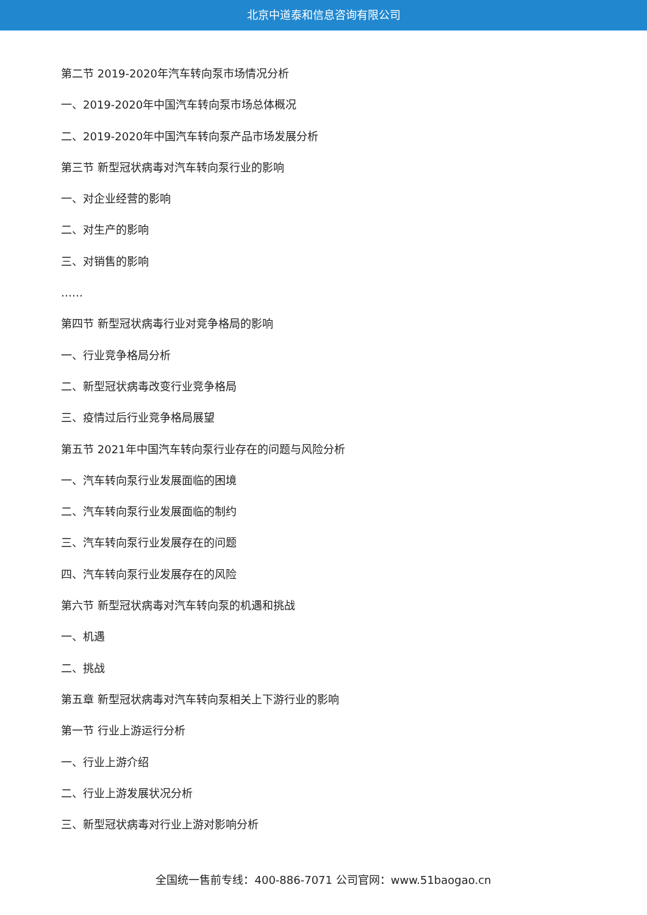北京中道泰和信息咨询有限公司
第二节 2019-2020年汽车转向泵市场情况分析
一、2019-2020年中国汽车转向泵市场总体概况
二、2019-2020年中国汽车转向泵产品市场发展分析
第三节 新型冠状病毒对汽车转向泵行业的影响
一、对企业经营的影响
二、对生产的影响
三、对销售的影响
……
第四节 新型冠状病毒行业对竞争格局的影响
一、行业竞争格局分析
二、新型冠状病毒改变行业竞争格局
三、疫情过后行业竞争格局展望
第五节 2021年中国汽车转向泵行业存在的问题与风险分析
一、汽车转向泵行业发展面临的困境
二、汽车转向泵行业发展面临的制约
三、汽车转向泵行业发展存在的问题
四、汽车转向泵行业发展存在的风险
第六节 新型冠状病毒对汽车转向泵的机遇和挑战
一、机遇
二、挑战
第五章 新型冠状病毒对汽车转向泵相关上下游行业的影响
第一节 行业上游运行分析
一、行业上游介绍
二、行业上游发展状况分析
三、新型冠状病毒对行业上游对影响分析
全国统一售前专线：400-886-7071 公司官网：www.51baogao.cn